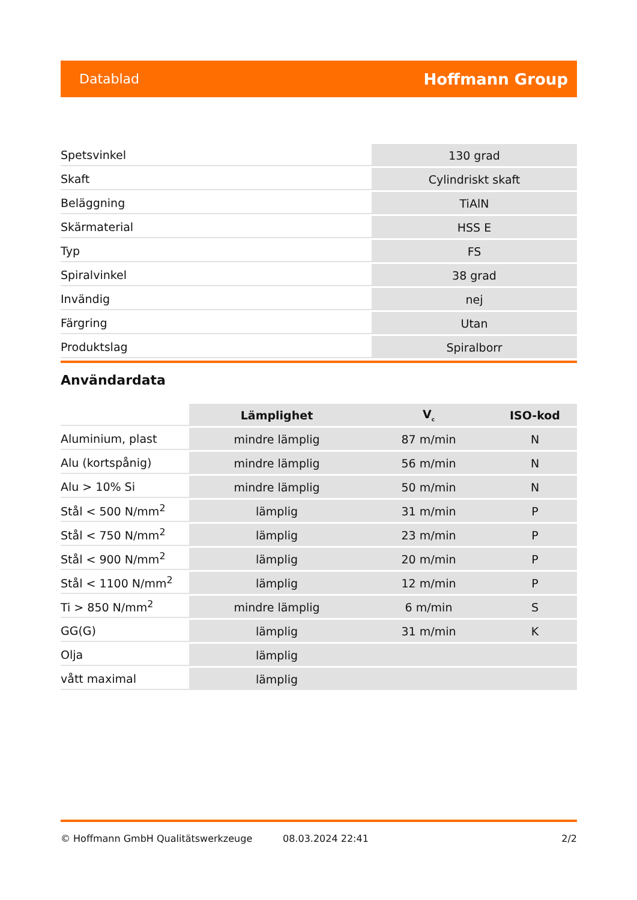Datablad Hoffmann Group
| Spetsvinkel | 130 grad |
| Skaft | Cylindriskt skaft |
| Beläggning | TiAlN |
| Skärmaterial | HSS E |
| Typ | FS |
| Spiralvinkel | 38 grad |
| Invändig | nej |
| Färgring | Utan |
| Produktslag | Spiralborr |
Användardata
| | Lämplighet | V<sub>c</sub> | ISO-kod |
| --- | --- | --- | --- |
| Aluminium, plast | mindre lämplig | 87 m/min | N |
| Alu (kortspånig) | mindre lämplig | 56 m/min | N |
| Alu > 10% Si | mindre lämplig | 50 m/min | N |
| Stål < 500 N/mm<sup>2</sup> | lämplig | 31 m/min | P |
| Stål < 750 N/mm<sup>2</sup> | lämplig | 23 m/min | P |
| Stål < 900 N/mm<sup>2</sup> | lämplig | 20 m/min | P |
| Stål < 1100 N/mm<sup>2</sup> | lämplig | 12 m/min | P |
| Ti > 850 N/mm<sup>2</sup> | mindre lämplig | 6 m/min | S |
| GG(G) | lämplig | 31 m/min | K |
| Olja | lämplig | | |
| vått maximal | lämplig | | |
© Hoffmann GmbH Qualitätswerkzeuge 08.03.2024 22:41 2/2